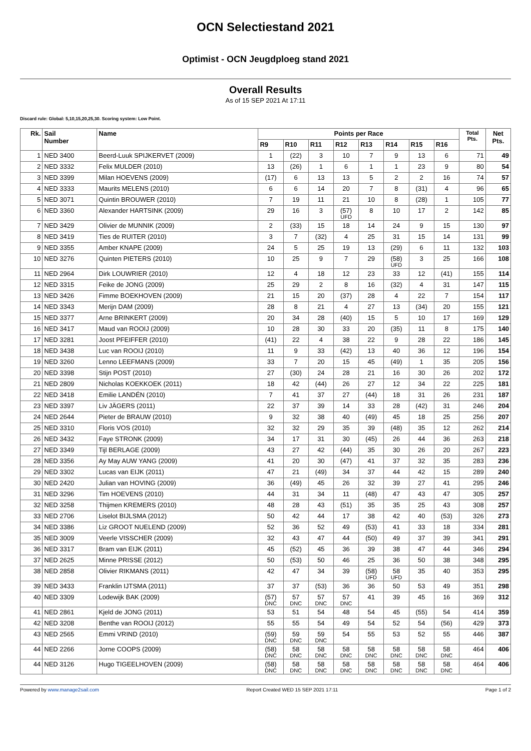OCN Selectiestand 2021
Optimist - OCN Jeugdploeg stand 2021
Overall Results
As of 15 SEP 2021 At 17:11
Discard rule: Global: 5,10,15,20,25,30. Scoring system: Low Point.
| Rk. | Sail Number | Name | Points per Race | | | | | | | | Total Pts. | Net Pts. |
| --- | --- | --- | --- | --- | --- | --- | --- | --- | --- | --- | --- | --- |
| | | | R9 | R10 | R11 | R12 | R13 | R14 | R15 | R16 | | |
| 1 | NED 3400 | Beerd-Luuk SPIJKERVET (2009) | 1 | (22) | 3 | 10 | 7 | 9 | 13 | 6 | 71 | 49 |
| 2 | NED 3332 | Felix MULDER (2010) | 13 | (26) | 1 | 6 | 1 | 1 | 23 | 9 | 80 | 54 |
| 3 | NED 3399 | Milan HOEVENS (2009) | (17) | 6 | 13 | 13 | 5 | 2 | 2 | 16 | 74 | 57 |
| 4 | NED 3333 | Maurits MELENS (2010) | 6 | 6 | 14 | 20 | 7 | 8 | (31) | 4 | 96 | 65 |
| 5 | NED 3071 | Quintin BROUWER (2010) | 7 | 19 | 11 | 21 | 10 | 8 | (28) | 1 | 105 | 77 |
| 6 | NED 3360 | Alexander HARTSINK (2009) | 29 | 16 | 3 | (57) UFD | 8 | 10 | 17 | 2 | 142 | 85 |
| 7 | NED 3429 | Olivier de MUNNIK (2009) | 2 | (33) | 15 | 18 | 14 | 24 | 9 | 15 | 130 | 97 |
| 8 | NED 3419 | Ties de RUITER (2010) | 3 | 7 | (32) | 4 | 25 | 31 | 15 | 14 | 131 | 99 |
| 9 | NED 3355 | Amber KNAPE (2009) | 24 | 5 | 25 | 19 | 13 | (29) | 6 | 11 | 132 | 103 |
| 10 | NED 3276 | Quinten PIETERS (2010) | 10 | 25 | 9 | 7 | 29 | (58) UFD | 3 | 25 | 166 | 108 |
| 11 | NED 2964 | Dirk LOUWRIER (2010) | 12 | 4 | 18 | 12 | 23 | 33 | 12 | (41) | 155 | 114 |
| 12 | NED 3315 | Feike de JONG (2009) | 25 | 29 | 2 | 8 | 16 | (32) | 4 | 31 | 147 | 115 |
| 13 | NED 3426 | Fimme BOEKHOVEN (2009) | 21 | 15 | 20 | (37) | 28 | 4 | 22 | 7 | 154 | 117 |
| 14 | NED 3343 | Merijn DAM (2009) | 28 | 8 | 21 | 4 | 27 | 13 | (34) | 20 | 155 | 121 |
| 15 | NED 3377 | Arne BRINKERT (2009) | 20 | 34 | 28 | (40) | 15 | 5 | 10 | 17 | 169 | 129 |
| 16 | NED 3417 | Maud van ROOIJ (2009) | 10 | 28 | 30 | 33 | 20 | (35) | 11 | 8 | 175 | 140 |
| 17 | NED 3281 | Joost PFEIFFER (2010) | (41) | 22 | 4 | 38 | 22 | 9 | 28 | 22 | 186 | 145 |
| 18 | NED 3438 | Luc van ROOIJ (2010) | 11 | 9 | 33 | (42) | 13 | 40 | 36 | 12 | 196 | 154 |
| 19 | NED 3260 | Lenno LEEFMANS (2009) | 33 | 7 | 20 | 15 | 45 | (49) | 1 | 35 | 205 | 156 |
| 20 | NED 3398 | Stijn POST (2010) | 27 | (30) | 24 | 28 | 21 | 16 | 30 | 26 | 202 | 172 |
| 21 | NED 2809 | Nicholas KOEKKOEK (2011) | 18 | 42 | (44) | 26 | 27 | 12 | 34 | 22 | 225 | 181 |
| 22 | NED 3418 | Emilie LANDÉN (2010) | 7 | 41 | 37 | 27 | (44) | 18 | 31 | 26 | 231 | 187 |
| 23 | NED 3397 | Liv JÄGERS (2011) | 22 | 37 | 39 | 14 | 33 | 28 | (42) | 31 | 246 | 204 |
| 24 | NED 2644 | Pieter de BRAUW (2010) | 9 | 32 | 38 | 40 | (49) | 45 | 18 | 25 | 256 | 207 |
| 25 | NED 3310 | Floris VOS (2010) | 32 | 32 | 29 | 35 | 39 | (48) | 35 | 12 | 262 | 214 |
| 26 | NED 3432 | Faye STRONK (2009) | 34 | 17 | 31 | 30 | (45) | 26 | 44 | 36 | 263 | 218 |
| 27 | NED 3349 | Tijl BERLAGE (2009) | 43 | 27 | 42 | (44) | 35 | 30 | 26 | 20 | 267 | 223 |
| 28 | NED 3356 | Ay May AUW YANG (2009) | 41 | 20 | 30 | (47) | 41 | 37 | 32 | 35 | 283 | 236 |
| 29 | NED 3302 | Lucas van EIJK (2011) | 47 | 21 | (49) | 34 | 37 | 44 | 42 | 15 | 289 | 240 |
| 30 | NED 2420 | Julian van HOVING (2009) | 36 | (49) | 45 | 26 | 32 | 39 | 27 | 41 | 295 | 246 |
| 31 | NED 3296 | Tim HOEVENS (2010) | 44 | 31 | 34 | 11 | (48) | 47 | 43 | 47 | 305 | 257 |
| 32 | NED 3258 | Thijmen KREMERS (2010) | 48 | 28 | 43 | (51) | 35 | 35 | 25 | 43 | 308 | 257 |
| 33 | NED 2706 | Liselot BIJLSMA (2012) | 50 | 42 | 44 | 17 | 38 | 42 | 40 | (53) | 326 | 273 |
| 34 | NED 3386 | Liz GROOT NUELEND (2009) | 52 | 36 | 52 | 49 | (53) | 41 | 33 | 18 | 334 | 281 |
| 35 | NED 3009 | Veerle VISSCHER (2009) | 32 | 43 | 47 | 44 | (50) | 49 | 37 | 39 | 341 | 291 |
| 36 | NED 3317 | Bram van EIJK (2011) | 45 | (52) | 45 | 36 | 39 | 38 | 47 | 44 | 346 | 294 |
| 37 | NED 2625 | Minne PRISSE (2012) | 50 | (53) | 50 | 46 | 25 | 36 | 50 | 38 | 348 | 295 |
| 38 | NED 2858 | Olivier RIKMANS (2011) | 42 | 47 | 34 | 39 | (58) UFD | 58 UFD | 35 | 40 | 353 | 295 |
| 39 | NED 3433 | Franklin IJTSMA (2011) | 37 | 37 | (53) | 36 | 36 | 50 | 53 | 49 | 351 | 298 |
| 40 | NED 3309 | Lodewijk BAK (2009) | (57) DNC | 57 DNC | 57 DNC | 57 DNC | 41 | 39 | 45 | 16 | 369 | 312 |
| 41 | NED 2861 | Kjeld de JONG (2011) | 53 | 51 | 54 | 48 | 54 | 45 | (55) | 54 | 414 | 359 |
| 42 | NED 3208 | Benthe van ROOIJ (2012) | 55 | 55 | 54 | 49 | 54 | 52 | 54 | (56) | 429 | 373 |
| 43 | NED 2565 | Emmi VRIND (2010) | (59) DNC | 59 DNC | 59 DNC | 54 | 55 | 53 | 52 | 55 | 446 | 387 |
| 44 | NED 2266 | Jorne COOPS (2009) | (58) DNC | 58 DNC | 58 DNC | 58 DNC | 58 DNC | 58 DNC | 58 DNC | 58 DNC | 464 | 406 |
| 44 | NED 3126 | Hugo TIGEELHOVEN (2009) | (58) DNC | 58 DNC | 58 DNC | 58 DNC | 58 DNC | 58 DNC | 58 DNC | 58 DNC | 464 | 406 |
Powered by www.manage2sail.com Report Created WED 15 SEP 2021 17:11 Page 1 of 2